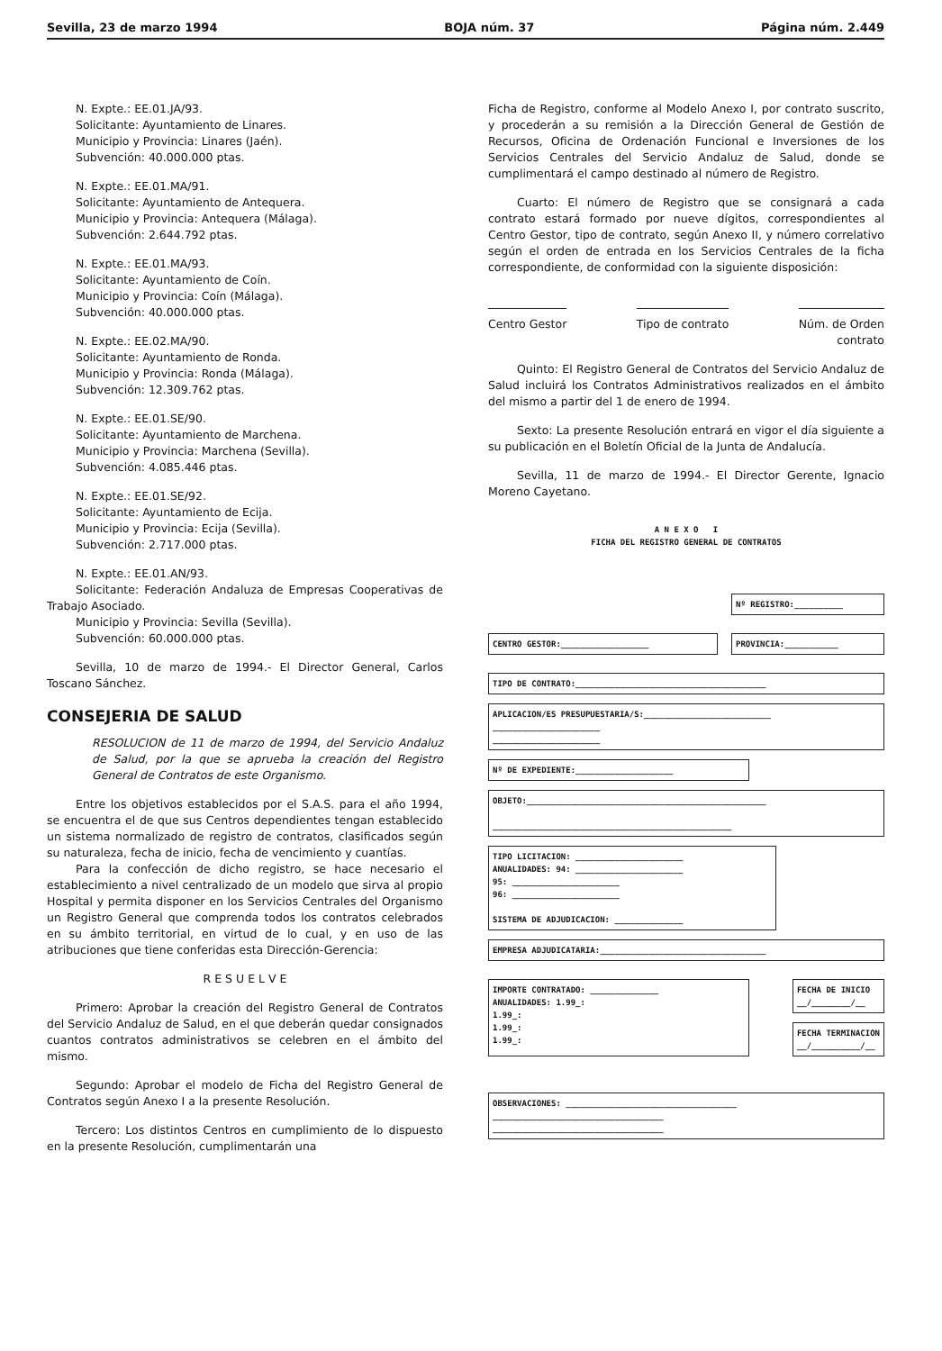Sevilla, 23 de marzo 1994 BOJA núm. 37 Página núm. 2.449
N. Expte.: EE.01.JA/93.
Solicitante: Ayuntamiento de Linares.
Municipio y Provincia: Linares (Jaén).
Subvención: 40.000.000 ptas.
N. Expte.: EE.01.MA/91.
Solicitante: Ayuntamiento de Antequera.
Municipio y Provincia: Antequera (Málaga).
Subvención: 2.644.792 ptas.
N. Expte.: EE.01.MA/93.
Solicitante: Ayuntamiento de Coín.
Municipio y Provincia: Coín (Málaga).
Subvención: 40.000.000 ptas.
N. Expte.: EE.02.MA/90.
Solicitante: Ayuntamiento de Ronda.
Municipio y Provincia: Ronda (Málaga).
Subvención: 12.309.762 ptas.
N. Expte.: EE.01.SE/90.
Solicitante: Ayuntamiento de Marchena.
Municipio y Provincia: Marchena (Sevilla).
Subvención: 4.085.446 ptas.
N. Expte.: EE.01.SE/92.
Solicitante: Ayuntamiento de Ecija.
Municipio y Provincia: Ecija (Sevilla).
Subvención: 2.717.000 ptas.
N. Expte.: EE.01.AN/93.
Solicitante: Federación Andaluza de Empresas Cooperativas de Trabajo Asociado.
Municipio y Provincia: Sevilla (Sevilla).
Subvención: 60.000.000 ptas.
Sevilla, 10 de marzo de 1994.- El Director General, Carlos Toscano Sánchez.
CONSEJERIA DE SALUD
RESOLUCION de 11 de marzo de 1994, del Servicio Andaluz de Salud, por la que se aprueba la creación del Registro General de Contratos de este Organismo.
Entre los objetivos establecidos por el S.A.S. para el año 1994, se encuentra el de que sus Centros dependientes tengan establecido un sistema normalizado de registro de contratos, clasificados según su naturaleza, fecha de inicio, fecha de vencimiento y cuantías.
Para la confección de dicho registro, se hace necesario el establecimiento a nivel centralizado de un modelo que sirva al propio Hospital y permita disponer en los Servicios Centrales del Organismo un Registro General que comprenda todos los contratos celebrados en su ámbito territorial, en virtud de lo cual, y en uso de las atribuciones que tiene conferidas esta Dirección-Gerencia:
R E S U E L V E
Primero: Aprobar la creación del Registro General de Contratos del Servicio Andaluz de Salud, en el que deberán quedar consignados cuantos contratos administrativos se celebren en el ámbito del mismo.
Segundo: Aprobar el modelo de Ficha del Registro General de Contratos según Anexo I a la presente Resolución.
Tercero: Los distintos Centros en cumplimiento de lo dispuesto en la presente Resolución, cumplimentarán una
Ficha de Registro, conforme al Modelo Anexo I, por contrato suscrito, y procederán a su remisión a la Dirección General de Gestión de Recursos, Oficina de Ordenación Funcional e Inversiones de los Servicios Centrales del Servicio Andaluz de Salud, donde se cumplimentará el campo destinado al número de Registro.
Cuarto: El número de Registro que se consignará a cada contrato estará formado por nueve dígitos, correspondientes al Centro Gestor, tipo de contrato, según Anexo II, y número correlativo según el orden de entrada en los Servicios Centrales de la ficha correspondiente, de conformidad con la siguiente disposición:
Centro Gestor Tipo de contrato Núm. de Orden
contrato
Quinto: El Registro General de Contratos del Servicio Andaluz de Salud incluirá los Contratos Administrativos realizados en el ámbito del mismo a partir del 1 de enero de 1994.
Sexto: La presente Resolución entrará en vigor el día siguiente a su publicación en el Boletín Oficial de la Junta de Andalucía.
Sevilla, 11 de marzo de 1994.- El Director Gerente, Ignacio Moreno Cayetano.
A N E X O I
FICHA DEL REGISTRO GENERAL DE CONTRATOS
Nº REGISTRO:__________
CENTRO GESTOR:__________________ PROVINCIA:___________
TIPO DE CONTRATO:_______________________________________
APLICACION/ES PRESUPUESTARIA/S:__________________________
______________________
______________________
Nº DE EXPEDIENTE:____________________
OBJETO:_________________________________________________
_________________________________________________
TIPO LICITACION: ______________________
ANUALIDADES: 94: ______________________
95: ______________________
96: ______________________
SISTEMA DE ADJUDICACION: ______________
EMPRESA ADJUDICATARIA:__________________________________
IMPORTE CONTRATADO: ______________
ANUALIDADES: 1.99_:
1.99_:
1.99_:
1.99_:
FECHA DE INICIO
__/________/__
FECHA TERMINACION
__/__________/__
OBSERVACIONES: ___________________________________
___________________________________
___________________________________